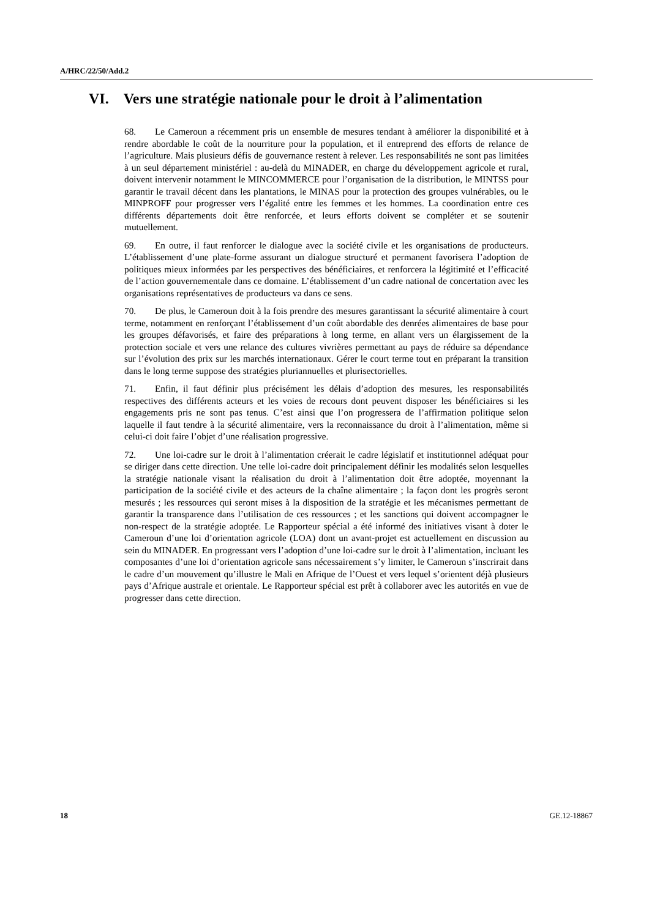A/HRC/22/50/Add.2
VI. Vers une stratégie nationale pour le droit à l’alimentation
68. Le Cameroun a récemment pris un ensemble de mesures tendant à améliorer la disponibilité et à rendre abordable le coût de la nourriture pour la population, et il entreprend des efforts de relance de l’agriculture. Mais plusieurs défis de gouvernance restent à relever. Les responsabilités ne sont pas limitées à un seul département ministériel : au-delà du MINADER, en charge du développement agricole et rural, doivent intervenir notamment le MINCOMMERCE pour l’organisation de la distribution, le MINTSS pour garantir le travail décent dans les plantations, le MINAS pour la protection des groupes vulnérables, ou le MINPROFF pour progresser vers l’égalité entre les femmes et les hommes. La coordination entre ces différents départements doit être renforcée, et leurs efforts doivent se compléter et se soutenir mutuellement.
69. En outre, il faut renforcer le dialogue avec la société civile et les organisations de producteurs. L’établissement d’une plate-forme assurant un dialogue structuré et permanent favorisera l’adoption de politiques mieux informées par les perspectives des bénéficiaires, et renforcera la légitimité et l’efficacité de l’action gouvernementale dans ce domaine. L’établissement d’un cadre national de concertation avec les organisations représentatives de producteurs va dans ce sens.
70. De plus, le Cameroun doit à la fois prendre des mesures garantissant la sécurité alimentaire à court terme, notamment en renforçant l’établissement d’un coût abordable des denrées alimentaires de base pour les groupes défavorisés, et faire des préparations à long terme, en allant vers un élargissement de la protection sociale et vers une relance des cultures vivrières permettant au pays de réduire sa dépendance sur l’évolution des prix sur les marchés internationaux. Gérer le court terme tout en préparant la transition dans le long terme suppose des stratégies pluriannuelles et plurisectorielles.
71. Enfin, il faut définir plus précisément les délais d’adoption des mesures, les responsabilités respectives des différents acteurs et les voies de recours dont peuvent disposer les bénéficiaires si les engagements pris ne sont pas tenus. C’est ainsi que l’on progressera de l’affirmation politique selon laquelle il faut tendre à la sécurité alimentaire, vers la reconnaissance du droit à l’alimentation, même si celui-ci doit faire l’objet d’une réalisation progressive.
72. Une loi-cadre sur le droit à l’alimentation créerait le cadre législatif et institutionnel adéquat pour se diriger dans cette direction. Une telle loi-cadre doit principalement définir les modalités selon lesquelles la stratégie nationale visant la réalisation du droit à l’alimentation doit être adoptée, moyennant la participation de la société civile et des acteurs de la chaîne alimentaire ; la façon dont les progrès seront mesurés ; les ressources qui seront mises à la disposition de la stratégie et les mécanismes permettant de garantir la transparence dans l’utilisation de ces ressources ; et les sanctions qui doivent accompagner le non-respect de la stratégie adoptée. Le Rapporteur spécial a été informé des initiatives visant à doter le Cameroun d’une loi d’orientation agricole (LOA) dont un avant-projet est actuellement en discussion au sein du MINADER. En progressant vers l’adoption d’une loi-cadre sur le droit à l’alimentation, incluant les composantes d’une loi d’orientation agricole sans nécessairement s’y limiter, le Cameroun s’inscrirait dans le cadre d’un mouvement qu’illustre le Mali en Afrique de l’Ouest et vers lequel s’orientent déjà plusieurs pays d’Afrique australe et orientale. Le Rapporteur spécial est prêt à collaborer avec les autorités en vue de progresser dans cette direction.
18 GE.12-18867